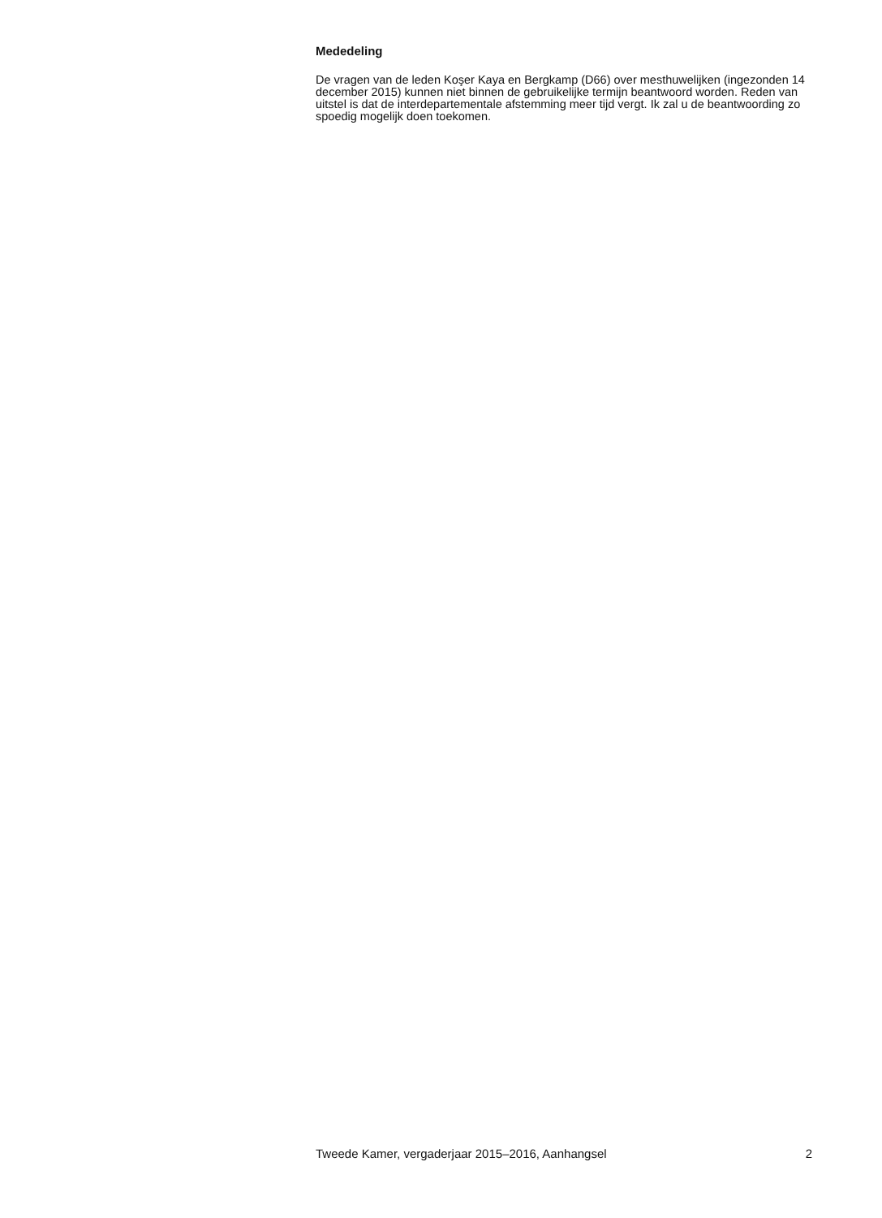Mededeling
De vragen van de leden Koşer Kaya en Bergkamp (D66) over mesthuwelijken (ingezonden 14 december 2015) kunnen niet binnen de gebruikelijke termijn beantwoord worden. Reden van uitstel is dat de interdepartementale afstemming meer tijd vergt. Ik zal u de beantwoording zo spoedig mogelijk doen toekomen.
Tweede Kamer, vergaderjaar 2015–2016, Aanhangsel 2